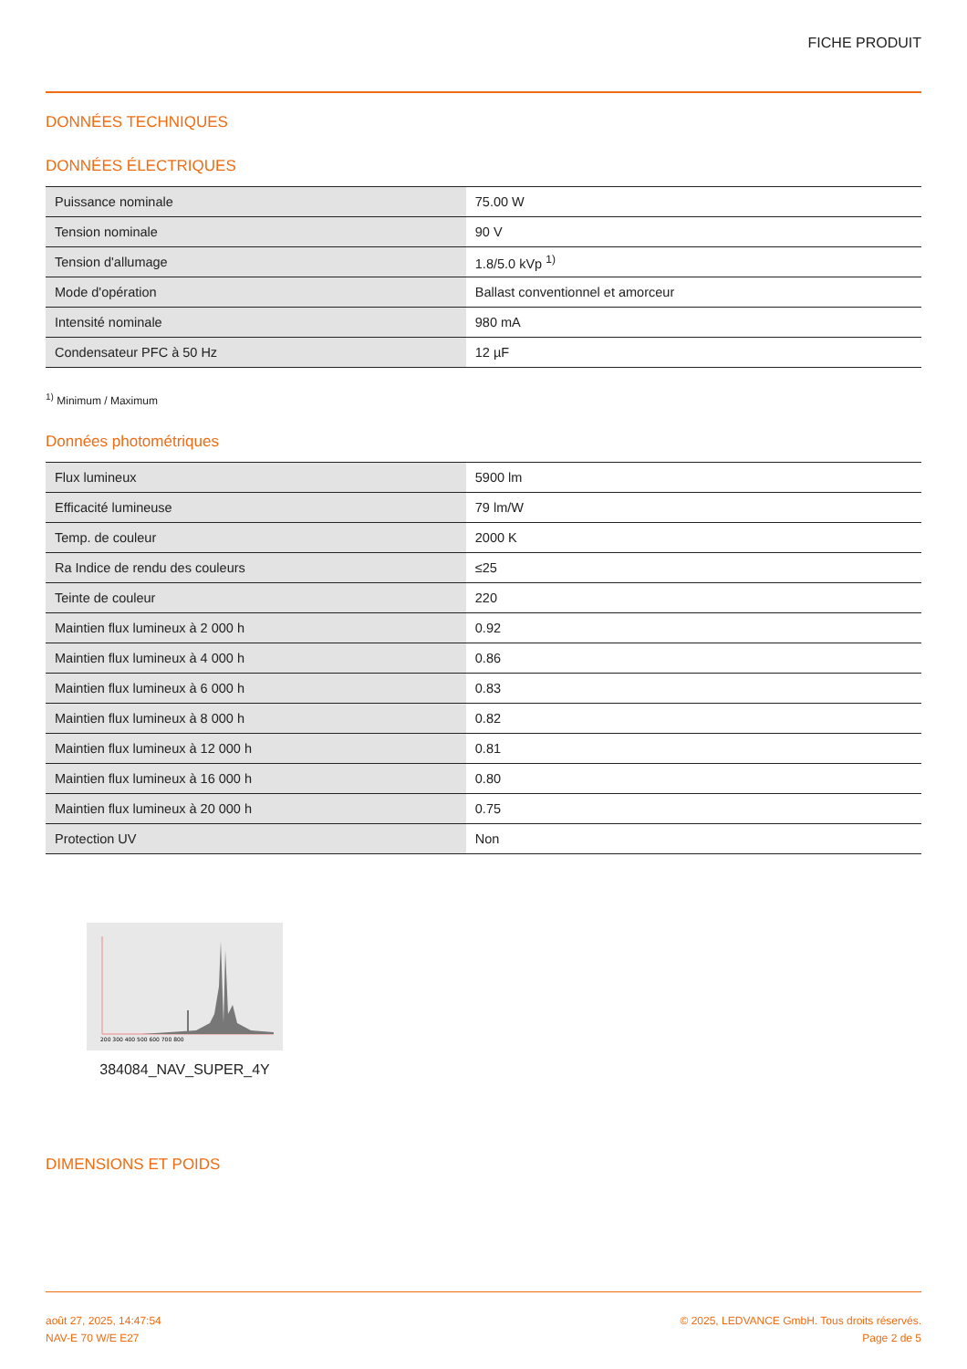FICHE PRODUIT
DONNÉES TECHNIQUES
DONNÉES ÉLECTRIQUES
| Puissance nominale | 75.00 W |
| Tension nominale | 90 V |
| Tension d'allumage | 1.8/5.0 kVp <sup>1)</sup> |
| Mode d'opération | Ballast conventionnel et amorceur |
| Intensité nominale | 980 mA |
| Condensateur PFC à 50 Hz | 12 µF |
<sup>1)</sup> Minimum / Maximum
Données photométriques
| Flux lumineux | 5900 lm |
| Efficacité lumineuse | 79 lm/W |
| Temp. de couleur | 2000 K |
| Ra Indice de rendu des couleurs | ≤25 |
| Teinte de couleur | 220 |
| Maintien flux lumineux à 2 000 h | 0.92 |
| Maintien flux lumineux à 4 000 h | 0.86 |
| Maintien flux lumineux à 6 000 h | 0.83 |
| Maintien flux lumineux à 8 000 h | 0.82 |
| Maintien flux lumineux à 12 000 h | 0.81 |
| Maintien flux lumineux à 16 000 h | 0.80 |
| Maintien flux lumineux à 20 000 h | 0.75 |
| Protection UV | Non |
200 300 400 500 600 700 800
384084_NAV_SUPER_4Y
DIMENSIONS ET POIDS
août 27, 2025, 14:47:54
NAV-E 70 W/E E27
© 2025, LEDVANCE GmbH. Tous droits réservés.
Page 2 de 5